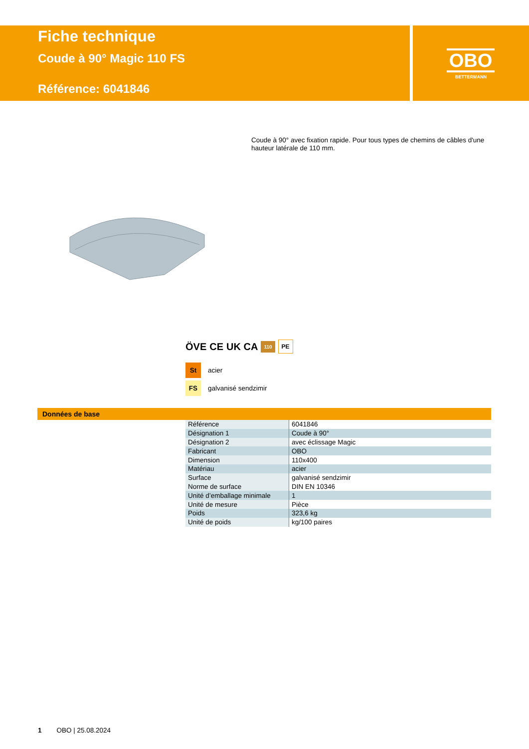Fiche technique
Coude à 90° Magic 110 FS
Référence: 6041846
OBO
BETTERMANN
Coude à 90° avec fixation rapide. Pour tous types de chemins de câbles d'une hauteur latérale de 110 mm.
ÖVE CE UK CA 110 PE
St acier
FS galvanisé sendzimir
Données de base
| Référence | 6041846 |
| Désignation 1 | Coude à 90° |
| Désignation 2 | avec éclissage Magic |
| Fabricant | OBO |
| Dimension | 110x400 |
| Matériau | acier |
| Surface | galvanisé sendzimir |
| Norme de surface | DIN EN 10346 |
| Unité d’emballage minimale | 1 |
| Unité de mesure | Pièce |
| Poids | 323,6 kg |
| Unité de poids | kg/100 paires |
1 OBO | 25.08.2024